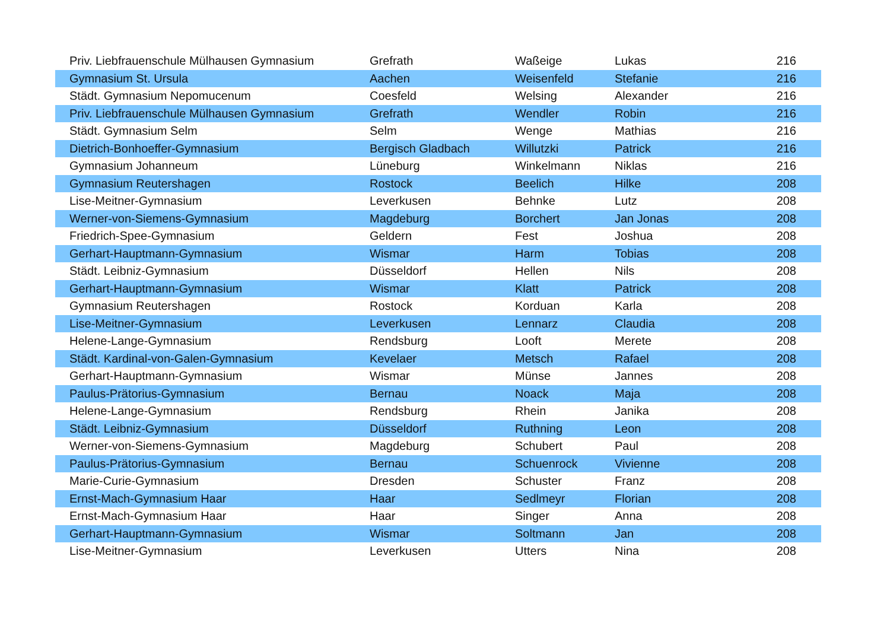| Priv. Liebfrauenschule Mülhausen Gymnasium | Grefrath | Waßeige | Lukas | 216 |
| Gymnasium St. Ursula | Aachen | Weisenfeld | Stefanie | 216 |
| Städt. Gymnasium Nepomucenum | Coesfeld | Welsing | Alexander | 216 |
| Priv. Liebfrauenschule Mülhausen Gymnasium | Grefrath | Wendler | Robin | 216 |
| Städt. Gymnasium Selm | Selm | Wenge | Mathias | 216 |
| Dietrich-Bonhoeffer-Gymnasium | Bergisch Gladbach | Willutzki | Patrick | 216 |
| Gymnasium Johanneum | Lüneburg | Winkelmann | Niklas | 216 |
| Gymnasium Reutershagen | Rostock | Beelich | Hilke | 208 |
| Lise-Meitner-Gymnasium | Leverkusen | Behnke | Lutz | 208 |
| Werner-von-Siemens-Gymnasium | Magdeburg | Borchert | Jan Jonas | 208 |
| Friedrich-Spee-Gymnasium | Geldern | Fest | Joshua | 208 |
| Gerhart-Hauptmann-Gymnasium | Wismar | Harm | Tobias | 208 |
| Städt. Leibniz-Gymnasium | Düsseldorf | Hellen | Nils | 208 |
| Gerhart-Hauptmann-Gymnasium | Wismar | Klatt | Patrick | 208 |
| Gymnasium Reutershagen | Rostock | Korduan | Karla | 208 |
| Lise-Meitner-Gymnasium | Leverkusen | Lennarz | Claudia | 208 |
| Helene-Lange-Gymnasium | Rendsburg | Looft | Merete | 208 |
| Städt. Kardinal-von-Galen-Gymnasium | Kevelaer | Metsch | Rafael | 208 |
| Gerhart-Hauptmann-Gymnasium | Wismar | Münse | Jannes | 208 |
| Paulus-Prätorius-Gymnasium | Bernau | Noack | Maja | 208 |
| Helene-Lange-Gymnasium | Rendsburg | Rhein | Janika | 208 |
| Städt. Leibniz-Gymnasium | Düsseldorf | Ruthning | Leon | 208 |
| Werner-von-Siemens-Gymnasium | Magdeburg | Schubert | Paul | 208 |
| Paulus-Prätorius-Gymnasium | Bernau | Schuenrock | Vivienne | 208 |
| Marie-Curie-Gymnasium | Dresden | Schuster | Franz | 208 |
| Ernst-Mach-Gymnasium Haar | Haar | Sedlmeyr | Florian | 208 |
| Ernst-Mach-Gymnasium Haar | Haar | Singer | Anna | 208 |
| Gerhart-Hauptmann-Gymnasium | Wismar | Soltmann | Jan | 208 |
| Lise-Meitner-Gymnasium | Leverkusen | Utters | Nina | 208 |